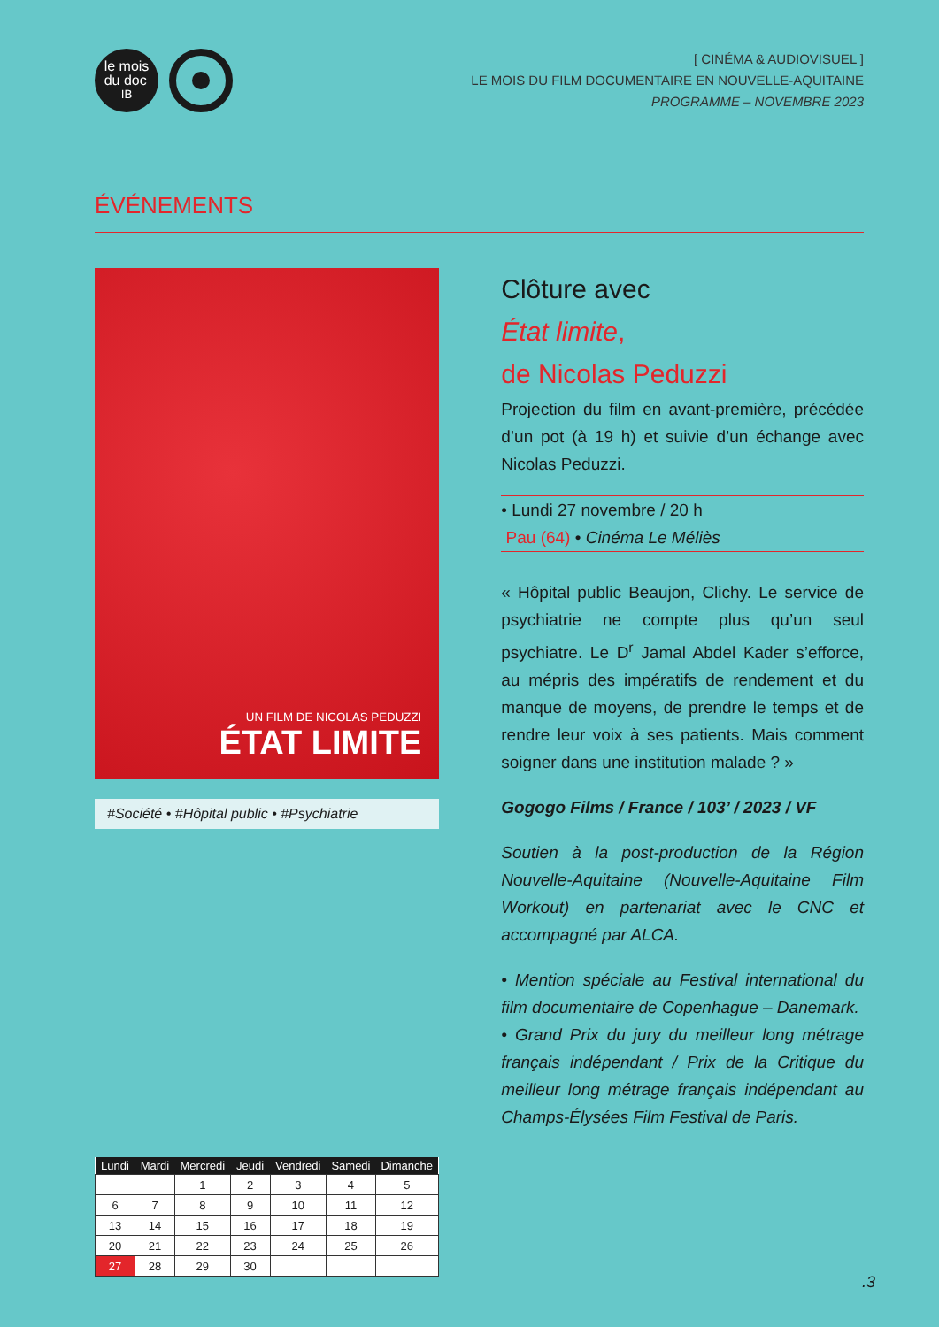le mois
du doc
IB
[ CINÉMA & AUDIOVISUEL ]
LE MOIS DU FILM DOCUMENTAIRE EN NOUVELLE-AQUITAINE
PROGRAMME – NOVEMBRE 2023
ÉVÉNEMENTS
UN FILM DE NICOLAS PEDUZZI
ÉTAT LIMITE
#Société • #Hôpital public • #Psychiatrie
Clôture avec
État limite,
de Nicolas Peduzzi
Projection du film en avant-première, précédée d’un pot (à 19 h) et suivie d’un échange avec Nicolas Peduzzi.
• Lundi 27 novembre / 20 h
Pau (64) • Cinéma Le Méliès
« Hôpital public Beaujon, Clichy. Le service de psychiatrie ne compte plus qu’un seul psychiatre. Le D<sup>r</sup> Jamal Abdel Kader s’efforce, au mépris des impératifs de rendement et du manque de moyens, de prendre le temps et de rendre leur voix à ses patients. Mais comment soigner dans une institution malade ? »
Gogogo Films / France / 103’ / 2023 / VF
Soutien à la post-production de la Région Nouvelle-Aquitaine (Nouvelle-Aquitaine Film Workout) en partenariat avec le CNC et accompagné par ALCA.
• Mention spéciale au Festival international du film documentaire de Copenhague – Danemark.
• Grand Prix du jury du meilleur long métrage français indépendant / Prix de la Critique du meilleur long métrage français indépendant au Champs-Élysées Film Festival de Paris.
| Lundi | Mardi | Mercredi | Jeudi | Vendredi | Samedi | Dimanche |
| --- | --- | --- | --- | --- | --- | --- |
| | | 1 | 2 | 3 | 4 | 5 |
| 6 | 7 | 8 | 9 | 10 | 11 | 12 |
| 13 | 14 | 15 | 16 | 17 | 18 | 19 |
| 20 | 21 | 22 | 23 | 24 | 25 | 26 |
| 27 | 28 | 29 | 30 | | | |
.3